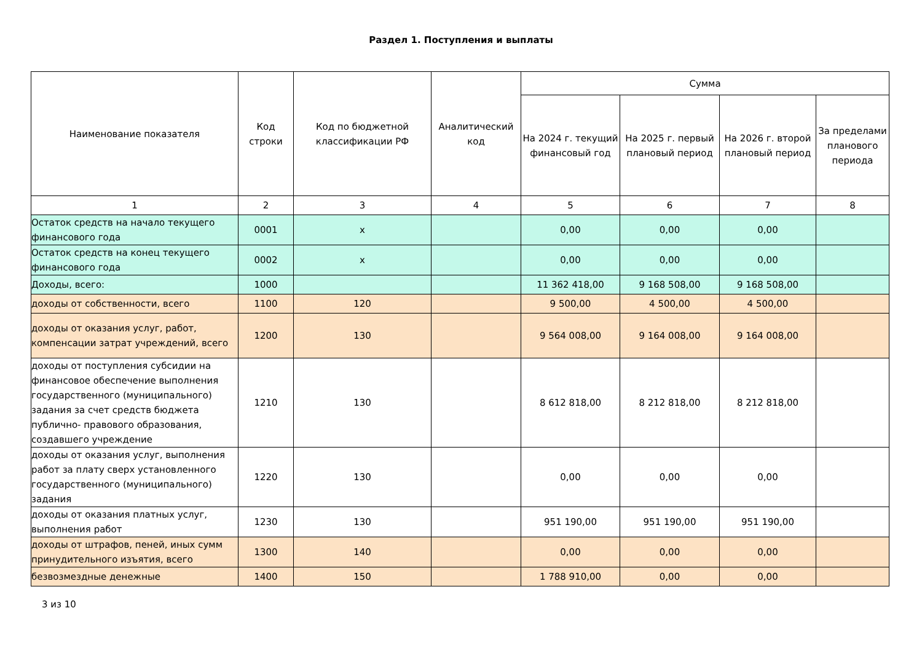Раздел 1. Поступления и выплаты
| Наименование показателя | Код строки | Код по бюджетной классификации РФ | Аналитический код | Сумма | | | |
| --- | --- | --- | --- | --- | --- | --- | --- |
| | | | | На 2024 г. текущий финансовый год | На 2025 г. первый плановый период | На 2026 г. второй плановый период | За пределами планового периода |
| 1 | 2 | 3 | 4 | 5 | 6 | 7 | 8 |
| Остаток средств на начало текущего финансового года | 0001 | x | | 0,00 | 0,00 | 0,00 | |
| Остаток средств на конец текущего финансового года | 0002 | x | | 0,00 | 0,00 | 0,00 | |
| Доходы, всего: | 1000 | | | 11 362 418,00 | 9 168 508,00 | 9 168 508,00 | |
| доходы от собственности, всего | 1100 | 120 | | 9 500,00 | 4 500,00 | 4 500,00 | |
| доходы от оказания услуг, работ, компенсации затрат учреждений, всего | 1200 | 130 | | 9 564 008,00 | 9 164 008,00 | 9 164 008,00 | |
| доходы от поступления субсидии на финансовое обеспечение выполнения государственного (муниципального) задания за счет средств бюджета публично- правового образования, создавшего учреждение | 1210 | 130 | | 8 612 818,00 | 8 212 818,00 | 8 212 818,00 | |
| доходы от оказания услуг, выполнения работ за плату сверх установленного государственного (муниципального) задания | 1220 | 130 | | 0,00 | 0,00 | 0,00 | |
| доходы от оказания платных услуг, выполнения работ | 1230 | 130 | | 951 190,00 | 951 190,00 | 951 190,00 | |
| доходы от штрафов, пеней, иных сумм принудительного изъятия, всего | 1300 | 140 | | 0,00 | 0,00 | 0,00 | |
| безвозмездные денежные | 1400 | 150 | | 1 788 910,00 | 0,00 | 0,00 | |
3 из 10